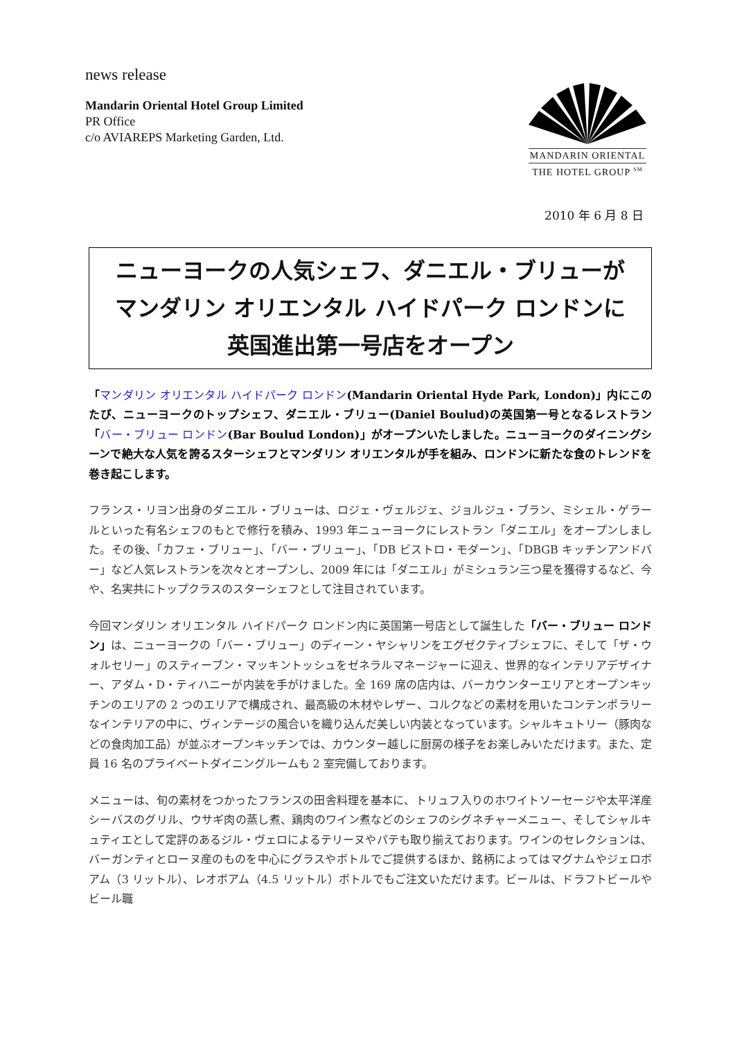news release
Mandarin Oriental Hotel Group Limited
PR Office
c/o AVIAREPS Marketing Garden, Ltd.
MANDARIN ORIENTAL
THE HOTEL GROUP <sup>SM</sup>
2010 年 6 月 8 日
ニューヨークの人気シェフ、ダニエル・ブリューが
マンダリン オリエンタル ハイドパーク ロンドンに
英国進出第一号店をオープン
「マンダリン オリエンタル ハイドパーク ロンドン(Mandarin Oriental Hyde Park, London)」内にこのたび、ニューヨークのトップシェフ、ダニエル・ブリュー(Daniel Boulud)の英国第一号となるレストラン「バー・ブリュー ロンドン(Bar Boulud London)」がオープンいたしました。ニューヨークのダイニングシーンで絶大な人気を誇るスターシェフとマンダリン オリエンタルが手を組み、ロンドンに新たな食のトレンドを巻き起こします。
フランス・リヨン出身のダニエル・ブリューは、ロジェ・ヴェルジェ、ジョルジュ・ブラン、ミシェル・ゲラールといった有名シェフのもとで修行を積み、1993 年ニューヨークにレストラン「ダニエル」をオープンしました。その後、「カフェ・ブリュー」、「バー・ブリュー」、「DB ビストロ・モダーン」、「DBGB キッチンアンドバー」など人気レストランを次々とオープンし、2009 年には「ダニエル」がミシュラン三つ星を獲得するなど、今や、名実共にトップクラスのスターシェフとして注目されています。
今回マンダリン オリエンタル ハイドパーク ロンドン内に英国第一号店として誕生した「バー・ブリュー ロンドン」は、ニューヨークの「バー・ブリュー」のディーン・ヤシャリンをエグゼクティブシェフに、そして「ザ・ウォルセリー」のスティーブン・マッキントッシュをゼネラルマネージャーに迎え、世界的なインテリアデザイナー、アダム・D・ティハニーが内装を手がけました。全 169 席の店内は、バーカウンターエリアとオープンキッチンのエリアの 2 つのエリアで構成され、最高級の木材やレザー、コルクなどの素材を用いたコンテンポラリーなインテリアの中に、ヴィンテージの風合いを織り込んだ美しい内装となっています。シャルキュトリー（豚肉などの食肉加工品）が並ぶオープンキッチンでは、カウンター越しに厨房の様子をお楽しみいただけます。また、定員 16 名のプライベートダイニングルームも 2 室完備しております。
メニューは、旬の素材をつかったフランスの田舎料理を基本に、トリュフ入りのホワイトソーセージや太平洋産シーバスのグリル、ウサギ肉の蒸し煮、鶏肉のワイン煮などのシェフのシグネチャーメニュー、そしてシャルキュティエとして定評のあるジル・ヴェロによるテリーヌやパテも取り揃えております。ワインのセレクションは、バーガンティとローヌ産のものを中心にグラスやボトルでご提供するほか、銘柄によってはマグナムやジェロボアム（3 リットル）、レオボアム（4.5 リットル）ボトルでもご注文いただけます。ビールは、ドラフトビールやビール職